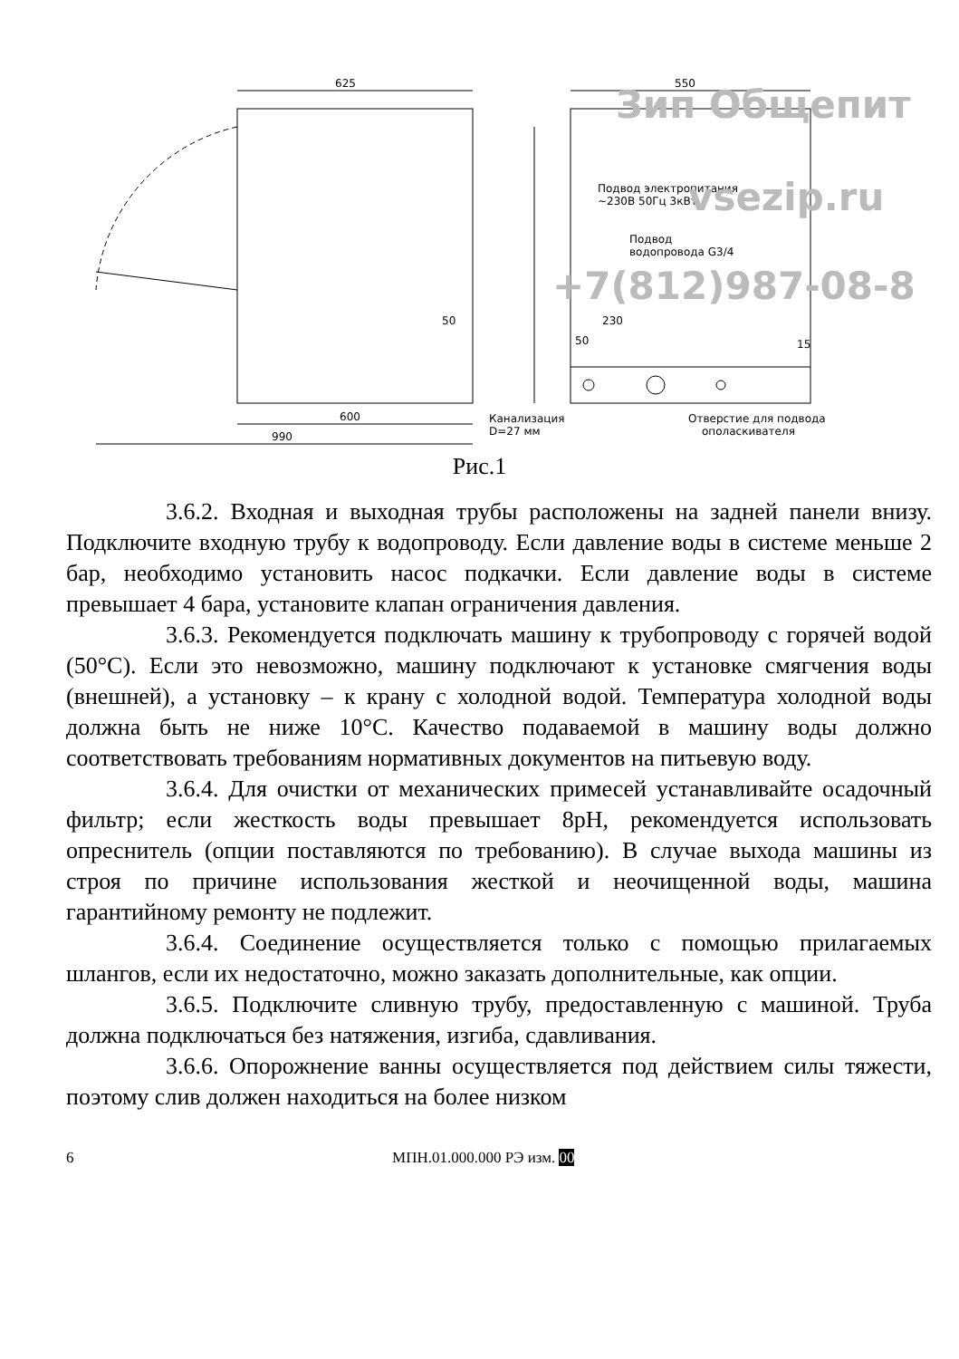625
550
600
990
Канализация
D=27 мм
Отверстие для подвода
ополаскивателя
Подвод электропитания
~230В 50Гц 3кВт
Подвод
водопровода G3/4
230
50
15
50
Зип Общепит
vsezip.ru
+7(812)987-08-8
Рис.1
3.6.2. Входная и выходная трубы расположены на задней панели внизу. Подключите входную трубу к водопроводу. Если давление воды в системе меньше 2 бар, необходимо установить насос подкачки. Если давление воды в системе превышает 4 бара, установите клапан ограничения давления.
3.6.3. Рекомендуется подключать машину к трубопроводу с горячей водой (50°С). Если это невозможно, машину подключают к установке смягчения воды (внешней), а установку – к крану с холодной водой. Температура холодной воды должна быть не ниже 10°С. Качество подаваемой в машину воды должно соответствовать требованиям нормативных документов на питьевую воду.
3.6.4. Для очистки от механических примесей устанавливайте осадочный фильтр; если жесткость воды превышает 8pH, рекомендуется использовать опреснитель (опции поставляются по требованию). В случае выхода машины из строя по причине использования жесткой и неочищенной воды, машина гарантийному ремонту не подлежит.
3.6.4. Соединение осуществляется только с помощью прилагаемых шлангов, если их недостаточно, можно заказать дополнительные, как опции.
3.6.5. Подключите сливную трубу, предоставленную с машиной. Труба должна подключаться без натяжения, изгиба, сдавливания.
3.6.6. Опорожнение ванны осуществляется под действием силы тяжести, поэтому слив должен находиться на более низком
6 МПН.01.000.000 РЭ изм. 00